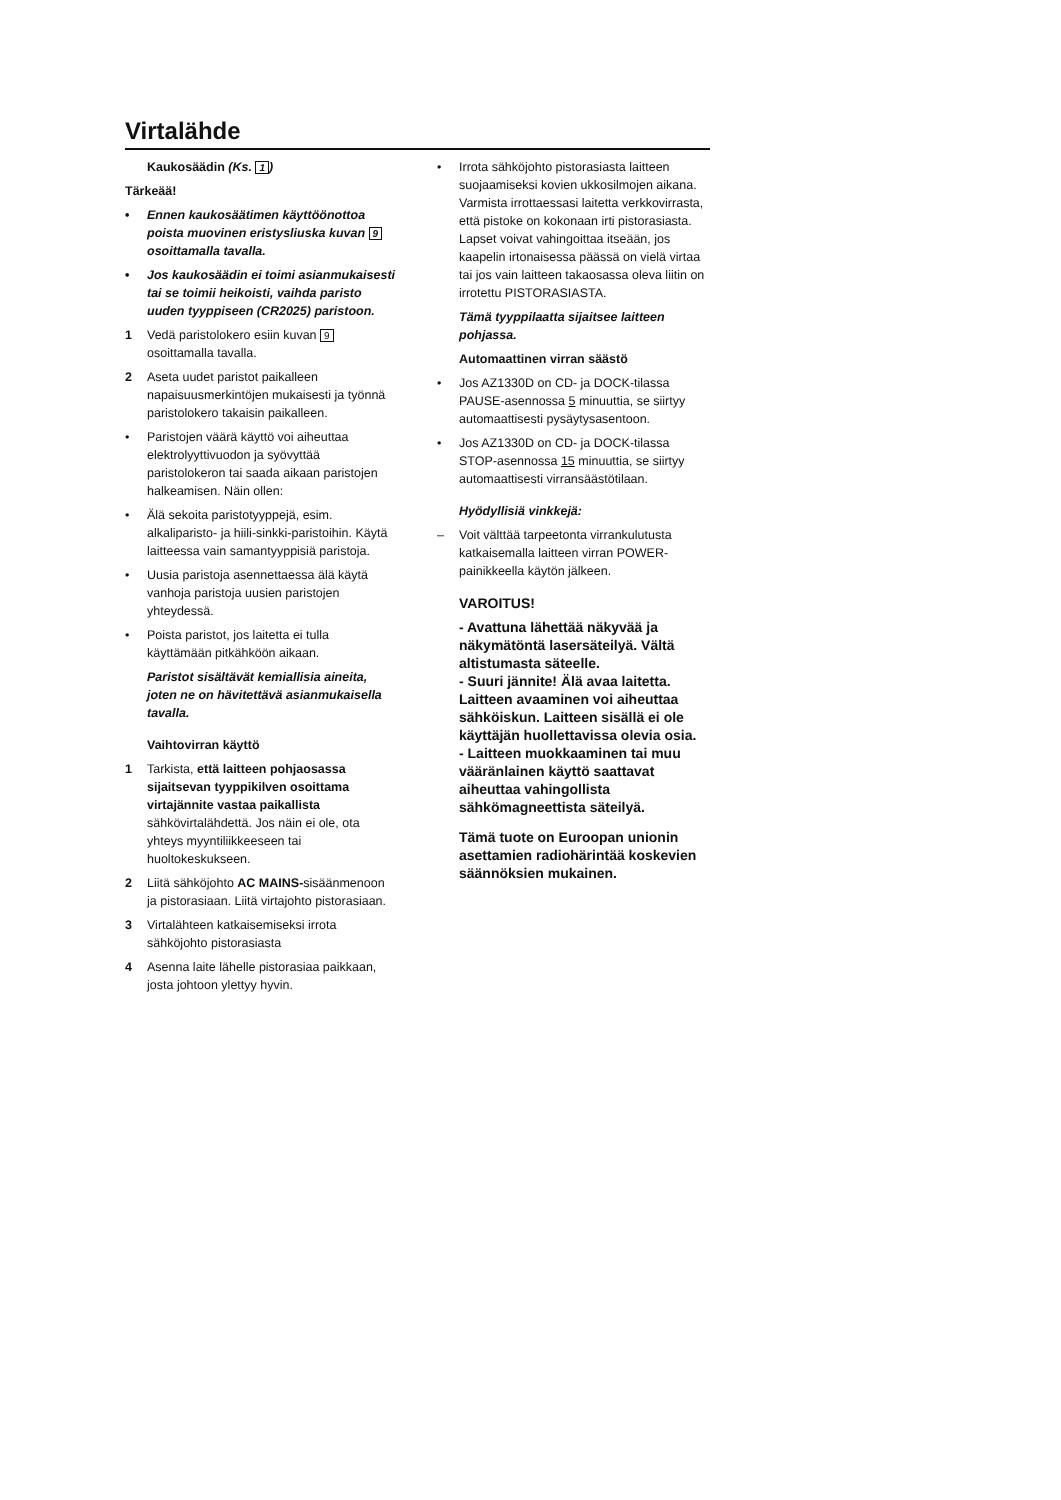Virtalähde
Kaukosäädin (Ks. 1)
Tärkeää!
• Ennen kaukosäätimen käyttöönottoa poista muovinen eristysliuska kuvan 9 osoittamalla tavalla.
• Jos kaukosäädin ei toimi asianmukaisesti tai se toimii heikoisti, vaihda paristo uuden tyyppiseen (CR2025) paristoon.
1 Vedä paristolokero esiin kuvan 9 osoittamalla tavalla.
2 Aseta uudet paristot paikalleen napaisuusmerkintöjen mukaisesti ja työnnä paristolokero takaisin paikalleen.
• Paristojen väärä käyttö voi aiheuttaa elektrolyyttivuodon ja syövyttää paristolokeron tai saada aikaan paristojen halkeamisen. Näin ollen:
• Älä sekoita paristotyyppejä, esim. alkaliparisto- ja hiili-sinkki-paristoihin. Käytä laitteessa vain samantyyppisiä paristoja.
• Uusia paristoja asennettaessa älä käytä vanhoja paristoja uusien paristojen yhteydessä.
• Poista paristot, jos laitetta ei tulla käyttämään pitkähköön aikaan.
Paristot sisältävät kemiallisia aineita, joten ne on hävitettävä asianmukaisella tavalla.
Vaihtovirran käyttö
1 Tarkista, että laitteen pohjaosassa sijaitsevan tyyppikilven osoittama virtajännite vastaa paikallista sähkövirtalähdettä. Jos näin ei ole, ota yhteys myyntiliikkeeseen tai huoltokeskukseen.
2 Liitä sähköjohto AC MAINS-sisäänmenoon ja pistorasiaan. Liitä virtajohto pistorasiaan.
3 Virtalähteen katkaisemiseksi irrota sähköjohto pistorasiasta
4 Asenna laite lähelle pistorasiaa paikkaan, josta johtoon ylettyy hyvin.
• Irrota sähköjohto pistorasiasta laitteen suojaamiseksi kovien ukkosilmojen aikana. Varmista irrottaessasi laitetta verkkovirrasta, että pistoke on kokonaan irti pistorasiasta. Lapset voivat vahingoittaa itseään, jos kaapelin irtonaisessa päässä on vielä virtaa tai jos vain laitteen takaosassa oleva liitin on irrotettu PISTORASIASTA.
Tämä tyyppilaatta sijaitsee laitteen pohjassa.
Automaattinen virran säästö
• Jos AZ1330D on CD- ja DOCK-tilassa PAUSE-asennossa 5 minuuttia, se siirtyy automaattisesti pysäytysasentoon.
• Jos AZ1330D on CD- ja DOCK-tilassa STOP-asennossa 15 minuuttia, se siirtyy automaattisesti virransäästötilaan.
Hyödyllisiä vinkkejä:
– Voit välttää tarpeetonta virrankulutusta katkaisemalla laitteen virran POWER-painikkeella käytön jälkeen.
VAROITUS!
- Avattuna lähettää näkyvää ja näkymätöntä lasersäteilyä. Vältä altistumasta säteelle.
- Suuri jännite! Älä avaa laitetta. Laitteen avaaminen voi aiheuttaa sähköiskun. Laitteen sisällä ei ole käyttäjän huollettavissa olevia osia.
- Laitteen muokkaaminen tai muu vääränlainen käyttö saattavat aiheuttaa vahingollista sähkömagneettista säteilyä.
Tämä tuote on Euroopan unionin asettamien radiohärintää koskevien säännöksien mukainen.